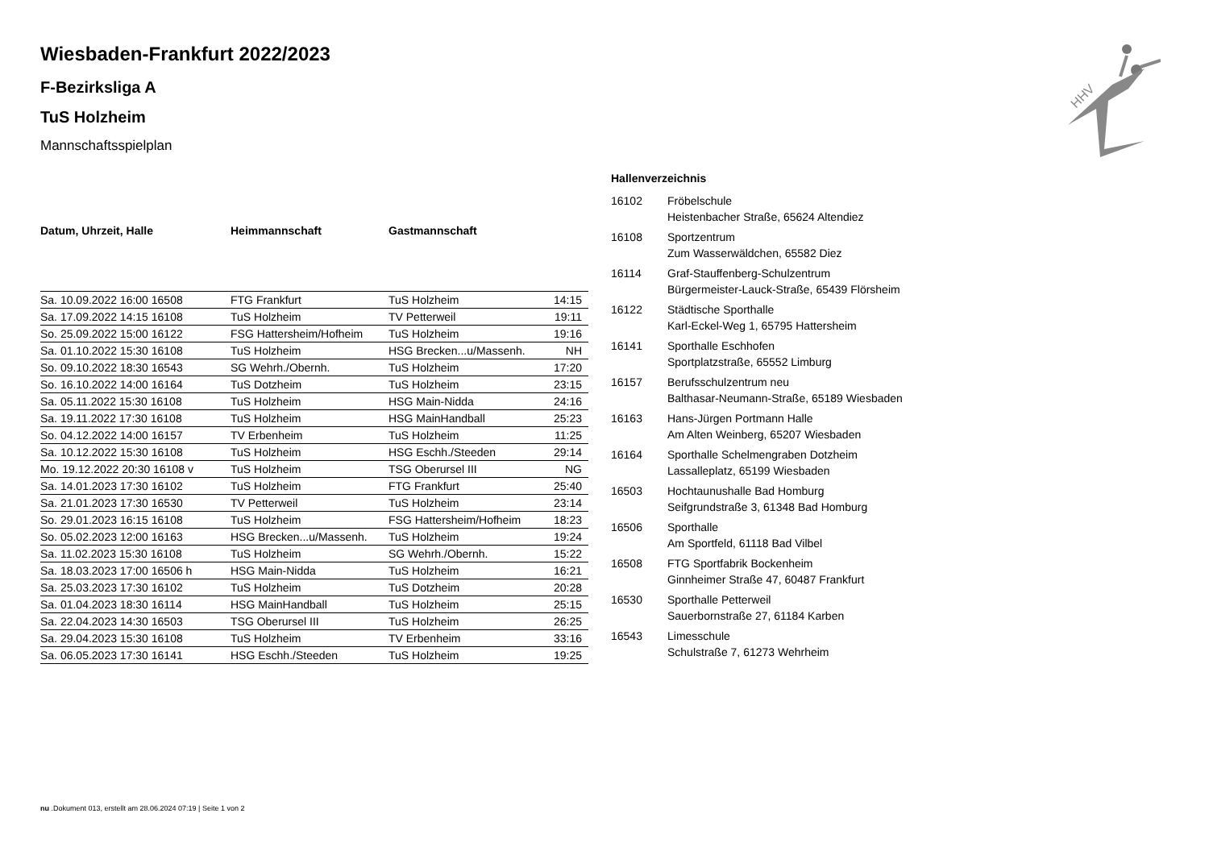HHV
Wiesbaden-Frankfurt 2022/2023
F-Bezirksliga A
TuS Holzheim
Mannschaftsspielplan
| Datum, Uhrzeit, Halle | Heimmannschaft | Gastmannschaft | |
| --- | --- | --- | --- |
| Sa. 10.09.2022 16:00 16508 | FTG Frankfurt | TuS Holzheim | 14:15 |
| Sa. 17.09.2022 14:15 16108 | TuS Holzheim | TV Petterweil | 19:11 |
| So. 25.09.2022 15:00 16122 | FSG Hattersheim/Hofheim | TuS Holzheim | 19:16 |
| Sa. 01.10.2022 15:30 16108 | TuS Holzheim | HSG Brecken...u/Massenh. | NH |
| So. 09.10.2022 18:30 16543 | SG Wehrh./Obernh. | TuS Holzheim | 17:20 |
| So. 16.10.2022 14:00 16164 | TuS Dotzheim | TuS Holzheim | 23:15 |
| Sa. 05.11.2022 15:30 16108 | TuS Holzheim | HSG Main-Nidda | 24:16 |
| Sa. 19.11.2022 17:30 16108 | TuS Holzheim | HSG MainHandball | 25:23 |
| So. 04.12.2022 14:00 16157 | TV Erbenheim | TuS Holzheim | 11:25 |
| Sa. 10.12.2022 15:30 16108 | TuS Holzheim | HSG Eschh./Steeden | 29:14 |
| Mo. 19.12.2022 20:30 16108 v | TuS Holzheim | TSG Oberursel III | NG |
| Sa. 14.01.2023 17:30 16102 | TuS Holzheim | FTG Frankfurt | 25:40 |
| Sa. 21.01.2023 17:30 16530 | TV Petterweil | TuS Holzheim | 23:14 |
| So. 29.01.2023 16:15 16108 | TuS Holzheim | FSG Hattersheim/Hofheim | 18:23 |
| So. 05.02.2023 12:00 16163 | HSG Brecken...u/Massenh. | TuS Holzheim | 19:24 |
| Sa. 11.02.2023 15:30 16108 | TuS Holzheim | SG Wehrh./Obernh. | 15:22 |
| Sa. 18.03.2023 17:00 16506 h | HSG Main-Nidda | TuS Holzheim | 16:21 |
| Sa. 25.03.2023 17:30 16102 | TuS Holzheim | TuS Dotzheim | 20:28 |
| Sa. 01.04.2023 18:30 16114 | HSG MainHandball | TuS Holzheim | 25:15 |
| Sa. 22.04.2023 14:30 16503 | TSG Oberursel III | TuS Holzheim | 26:25 |
| Sa. 29.04.2023 15:30 16108 | TuS Holzheim | TV Erbenheim | 33:16 |
| Sa. 06.05.2023 17:30 16141 | HSG Eschh./Steeden | TuS Holzheim | 19:25 |
Hallenverzeichnis
| 16102 | Fröbelschule Heistenbacher Straße, 65624 Altendiez |
| 16108 | Sportzentrum Zum Wasserwäldchen, 65582 Diez |
| 16114 | Graf-Stauffenberg-Schulzentrum Bürgermeister-Lauck-Straße, 65439 Flörsheim |
| 16122 | Städtische Sporthalle Karl-Eckel-Weg 1, 65795 Hattersheim |
| 16141 | Sporthalle Eschhofen Sportplatzstraße, 65552 Limburg |
| 16157 | Berufsschulzentrum neu Balthasar-Neumann-Straße, 65189 Wiesbaden |
| 16163 | Hans-Jürgen Portmann Halle Am Alten Weinberg, 65207 Wiesbaden |
| 16164 | Sporthalle Schelmengraben Dotzheim Lassalleplatz, 65199 Wiesbaden |
| 16503 | Hochtaunushalle Bad Homburg Seifgrundstraße 3, 61348 Bad Homburg |
| 16506 | Sporthalle Am Sportfeld, 61118 Bad Vilbel |
| 16508 | FTG Sportfabrik Bockenheim Ginnheimer Straße 47, 60487 Frankfurt |
| 16530 | Sporthalle Petterweil Sauerbornstraße 27, 61184 Karben |
| 16543 | Limesschule Schulstraße 7, 61273 Wehrheim |
nu .Dokument 013, erstellt am 28.06.2024 07:19 | Seite 1 von 2